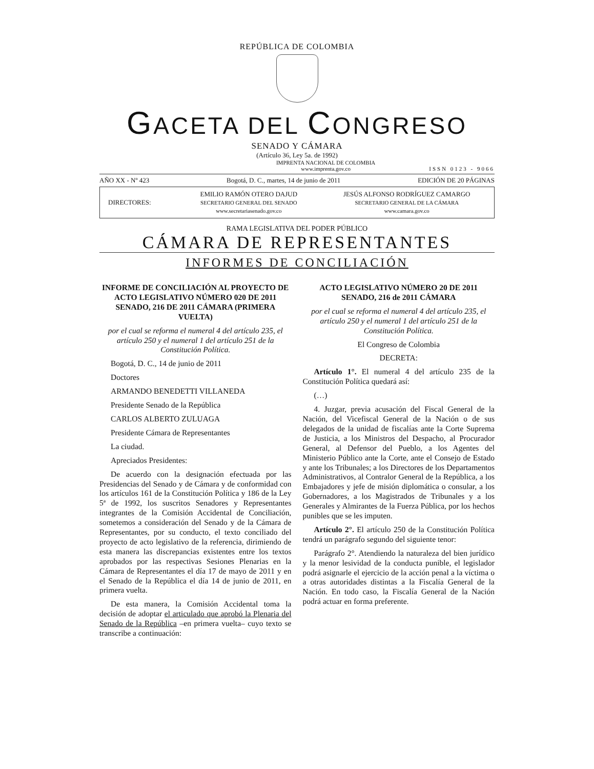REPÚBLICA DE COLOMBIA
GACETA DEL CONGRESO
SENADO Y CÁMARA
(Artículo 36, Ley 5a. de 1992)
IMPRENTA NACIONAL DE COLOMBIA
www.imprenta.gov.co ISSN 0123 - 9066
AÑO XX - Nº 423 Bogotá, D. C., martes, 14 de junio de 2011 EDICIÓN DE 20 PÁGINAS
DIRECTORES: EMILIO RAMÓN OTERO DAJUD
SECRETARIO GENERAL DEL SENADO
www.secretariasenado.gov.co JESÚS ALFONSO RODRÍGUEZ CAMARGO
SECRETARIO GENERAL DE LA CÁMARA
www.camara.gov.co
RAMA LEGISLATIVA DEL PODER PÚBLICO
CÁMARA DE REPRESENTANTES
INFORMES DE CONCILIACIÓN
INFORME DE CONCILIACIÓN AL PROYECTO DE ACTO LEGISLATIVO NÚMERO 020 DE 2011 SENADO, 216 DE 2011 CÁMARA (PRIMERA VUELTA)
por el cual se reforma el numeral 4 del artículo 235, el artículo 250 y el numeral 1 del artículo 251 de la Constitución Política.
Bogotá, D. C., 14 de junio de 2011
Doctores
ARMANDO BENEDETTI VILLANEDA
Presidente Senado de la República
CARLOS ALBERTO ZULUAGA
Presidente Cámara de Representantes
La ciudad.
Apreciados Presidentes:
De acuerdo con la designación efectuada por las Presidencias del Senado y de Cámara y de conformidad con los artículos 161 de la Constitución Política y 186 de la Ley 5ª de 1992, los suscritos Senadores y Representantes integrantes de la Comisión Accidental de Conciliación, sometemos a consideración del Senado y de la Cámara de Representantes, por su conducto, el texto conciliado del proyecto de acto legislativo de la referencia, dirimiendo de esta manera las discrepancias existentes entre los textos aprobados por las respectivas Sesiones Plenarias en la Cámara de Representantes el día 17 de mayo de 2011 y en el Senado de la República el día 14 de junio de 2011, en primera vuelta.
De esta manera, la Comisión Accidental toma la decisión de adoptar el articulado que aprobó la Plenaria del Senado de la República –en primera vuelta– cuyo texto se transcribe a continuación:
ACTO LEGISLATIVO NÚMERO 20 DE 2011 SENADO, 216 de 2011 CÁMARA
por el cual se reforma el numeral 4 del artículo 235, el artículo 250 y el numeral 1 del artículo 251 de la Constitución Política.
El Congreso de Colombia
DECRETA:
Artículo 1°. El numeral 4 del artículo 235 de la Constitución Política quedará así:
(…)
4. Juzgar, previa acusación del Fiscal General de la Nación, del Vicefiscal General de la Nación o de sus delegados de la unidad de fiscalías ante la Corte Suprema de Justicia, a los Ministros del Despacho, al Procurador General, al Defensor del Pueblo, a los Agentes del Ministerio Público ante la Corte, ante el Consejo de Estado y ante los Tribunales; a los Directores de los Departamentos Administrativos, al Contralor General de la República, a los Embajadores y jefe de misión diplomática o consular, a los Gobernadores, a los Magistrados de Tribunales y a los Generales y Almirantes de la Fuerza Pública, por los hechos punibles que se les imputen.
Artículo 2°. El artículo 250 de la Constitución Política tendrá un parágrafo segundo del siguiente tenor:
Parágrafo 2°. Atendiendo la naturaleza del bien jurídico y la menor lesividad de la conducta punible, el legislador podrá asignarle el ejercicio de la acción penal a la víctima o a otras autoridades distintas a la Fiscalía General de la Nación. En todo caso, la Fiscalía General de la Nación podrá actuar en forma preferente.